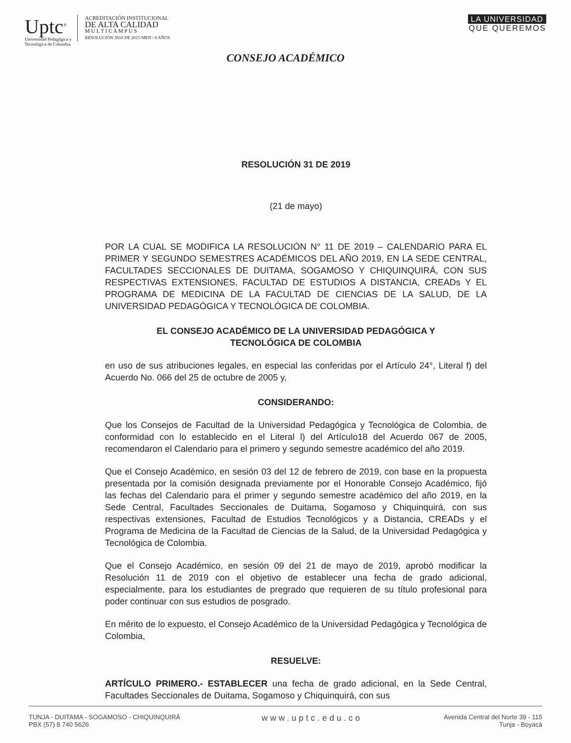Uptc<sup>®</sup>
Universidad Pedagógica y
Tecnológica de Colombia
ACREDITACIÓN INSTITUCIONAL
DE ALTA CALIDAD
M U L T I C A M P U S
RESOLUCIÓN 3910 DE 2015 MEN / 6 AÑOS
LA UNIVERSIDAD
QUE QUEREMOS
CONSEJO ACADÉMICO
RESOLUCIÓN 31 DE 2019
(21 de mayo)
POR LA CUAL SE MODIFICA LA RESOLUCIÓN N° 11 DE 2019 – CALENDARIO PARA EL PRIMER Y SEGUNDO SEMESTRES ACADÉMICOS DEL AÑO 2019, EN LA SEDE CENTRAL, FACULTADES SECCIONALES DE DUITAMA, SOGAMOSO Y CHIQUINQUIRÁ, CON SUS RESPECTIVAS EXTENSIONES, FACULTAD DE ESTUDIOS A DISTANCIA, CREADs Y EL PROGRAMA DE MEDICINA DE LA FACULTAD DE CIENCIAS DE LA SALUD, DE LA UNIVERSIDAD PEDAGÓGICA Y TECNOLÓGICA DE COLOMBIA.
EL CONSEJO ACADÉMICO DE LA UNIVERSIDAD PEDAGÓGICA Y
TECNOLÓGICA DE COLOMBIA
en uso de sus atribuciones legales, en especial las conferidas por el Artículo 24°, Literal f) del Acuerdo No. 066 del 25 de octubre de 2005 y,
CONSIDERANDO:
Que los Consejos de Facultad de la Universidad Pedagógica y Tecnológica de Colombia, de conformidad con lo establecido en el Literal l) del Artículo18 del Acuerdo 067 de 2005, recomendaron el Calendario para el primero y segundo semestre académico del año 2019.
Que el Consejo Académico, en sesión 03 del 12 de febrero de 2019, con base en la propuesta presentada por la comisión designada previamente por el Honorable Consejo Académico, fijó las fechas del Calendario para el primer y segundo semestre académico del año 2019, en la Sede Central, Facultades Seccionales de Duitama, Sogamoso y Chiquinquirá, con sus respectivas extensiones, Facultad de Estudios Tecnológicos y a Distancia, CREADs y el Programa de Medicina de la Facultad de Ciencias de la Salud, de la Universidad Pedagógica y Tecnológica de Colombia.
Que el Consejo Académico, en sesión 09 del 21 de mayo de 2019, aprobó modificar la Resolución 11 de 2019 con el objetivo de establecer una fecha de grado adicional, especialmente, para los estudiantes de pregrado que requieren de su título profesional para poder continuar con sus estudios de posgrado.
En mérito de lo expuesto, el Consejo Académico de la Universidad Pedagógica y Tecnológica de Colombia,
RESUELVE:
ARTÍCULO PRIMERO.- ESTABLECER una fecha de grado adicional, en la Sede Central, Facultades Seccionales de Duitama, Sogamoso y Chiquinquirá, con sus
TUNJA - DUITAMA - SOGAMOSO - CHIQUINQUIRÁ
PBX (57) 8 740 5626
www.uptc.edu.co
Avenida Central del Norte 39 - 115
Tunja - Boyacá